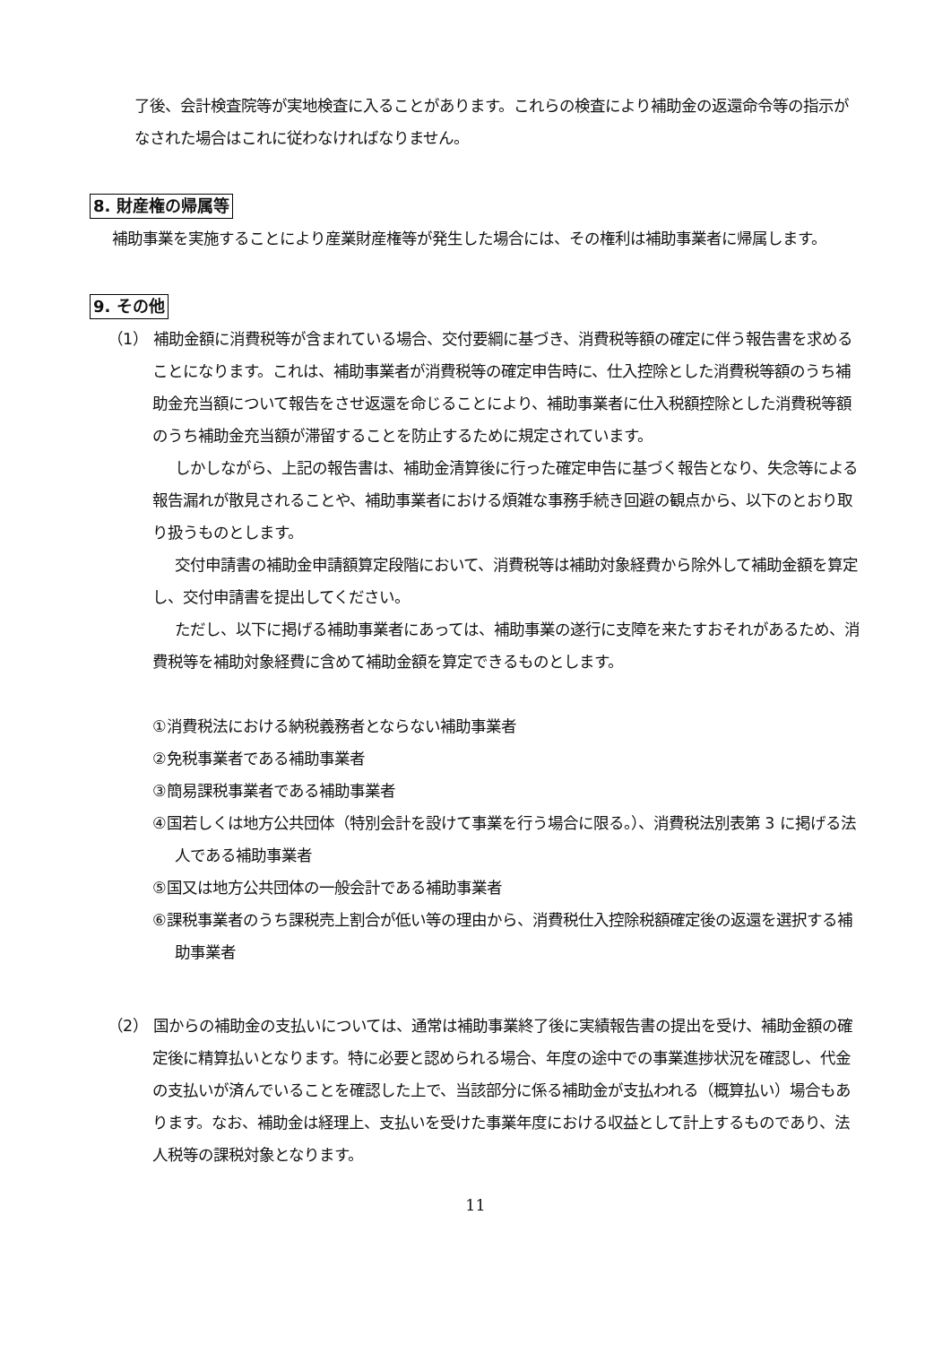了後、会計検査院等が実地検査に入ることがあります。これらの検査により補助金の返還命令等の指示がなされた場合はこれに従わなければなりません。
8. 財産権の帰属等
補助事業を実施することにより産業財産権等が発生した場合には、その権利は補助事業者に帰属します。
9. その他
（1） 補助金額に消費税等が含まれている場合、交付要綱に基づき、消費税等額の確定に伴う報告書を求めることになります。これは、補助事業者が消費税等の確定申告時に、仕入控除とした消費税等額のうち補助金充当額について報告をさせ返還を命じることにより、補助事業者に仕入税額控除とした消費税等額のうち補助金充当額が滞留することを防止するために規定されています。
しかしながら、上記の報告書は、補助金清算後に行った確定申告に基づく報告となり、失念等による報告漏れが散見されることや、補助事業者における煩雑な事務手続き回避の観点から、以下のとおり取り扱うものとします。
交付申請書の補助金申請額算定段階において、消費税等は補助対象経費から除外して補助金額を算定し、交付申請書を提出してください。
ただし、以下に掲げる補助事業者にあっては、補助事業の遂行に支障を来たすおそれがあるため、消費税等を補助対象経費に含めて補助金額を算定できるものとします。
①消費税法における納税義務者とならない補助事業者
②免税事業者である補助事業者
③簡易課税事業者である補助事業者
④国若しくは地方公共団体（特別会計を設けて事業を行う場合に限る。）、消費税法別表第 3 に掲げる法人である補助事業者
⑤国又は地方公共団体の一般会計である補助事業者
⑥課税事業者のうち課税売上割合が低い等の理由から、消費税仕入控除税額確定後の返還を選択する補助事業者
（2） 国からの補助金の支払いについては、通常は補助事業終了後に実績報告書の提出を受け、補助金額の確定後に精算払いとなります。特に必要と認められる場合、年度の途中での事業進捗状況を確認し、代金の支払いが済んでいることを確認した上で、当該部分に係る補助金が支払われる（概算払い）場合もあります。なお、補助金は経理上、支払いを受けた事業年度における収益として計上するものであり、法人税等の課税対象となります。
11